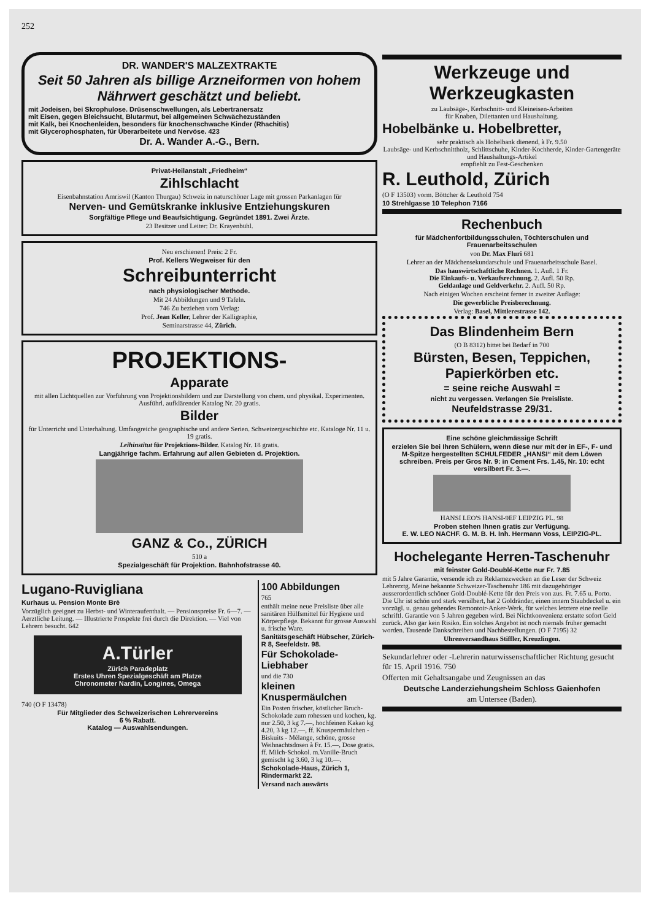252
DR. WANDER'S MALZEXTRAKTE
Seit 50 Jahren als billige Arzneiformen von hohem Nährwert geschätzt und beliebt.
mit Jodeisen, bei Skrophulose. Drüsenschwellungen, als Lebertranersatz
mit Eisen, gegen Bleichsucht, Blutarmut, bei allgemeinen Schwächezuständen
mit Kalk, bei Knochenleiden, besonders für knochenschwache Kinder (Rhachitis)
mit Glycerophosphaten, für Überarbeitete und Nervöse. 423
Dr. A. Wander A.-G., Bern.
Privat-Heilanstalt „Friedheim“
Zihlschlacht
Eisenbahnstation Amriswil (Kanton Thurgau) Schweiz in naturschöner Lage mit grossen Parkanlagen für
Nerven- und Gemütskranke inklusive Entziehungskuren
Sorgfältige Pflege und Beaufsichtigung. Gegründet 1891. Zwei Ärzte.
23 Besitzer und Leiter: Dr. Krayenbühl.
Neu erschienen! Preis: 2 Fr.
Prof. Kellers Wegweiser für den
Schreibunterricht
nach physiologischer Methode.
Mit 24 Abbildungen und 9 Tafeln.
746 Zu beziehen vom Verlag:
Prof. Jean Keller, Lehrer der Kalligraphie,
Seminarstrasse 44, Zürich.
PROJEKTIONS-
Apparate
mit allen Lichtquellen zur Vorführung von Projektionsbildern und zur Darstellung von chem. und physikal. Experimenten. Ausführl. aufklärender Katalog Nr. 20 gratis.
Bilder
für Unterricht und Unterhaltung. Umfangreiche geographische und andere Serien. Schweizergeschichte etc. Kataloge Nr. 11 u. 19 gratis.
Leihinstitut für Projektions-Bilder. Katalog Nr. 18 gratis.
Langjährige fachm. Erfahrung auf allen Gebieten d. Projektion.
GANZ & Co., ZÜRICH
510 a
Spezialgeschäft für Projektion. Bahnhofstrasse 40.
Lugano-Ruvigliana
Kurhaus u. Pension Monte Brè
Vorzüglich geeignet zu Herbst- und Winteraufenthalt. — Pensionspreise Fr. 6—7. — Aerztliche Leitung. — Illustrierte Prospekte frei durch die Direktion. — Viel von Lehrern besucht. 642
A.Türler
Zürich Paradeplatz
Erstes Uhren Spezialgeschäft am Platze
Chronometer Nardin, Longines, Omega
740 (O F 13478)
Für Mitglieder des Schweizerischen Lehrervereins
6 % Rabatt.
Katalog — Auswahlsendungen.
100 Abbildungen
765
enthält meine neue Preisliste über alle sanitären Hülfsmittel für Hygiene und Körperpflege. Bekannt für grosse Auswahl u. frische Ware.
Sanitätsgeschäft Hübscher, Zürich-R 8, Seefeldstr. 98.
Für Schokolade-Liebhaber
und die 730
kleinen Knuspermäulchen
Ein Posten frischer, köstlicher Bruch-Schokolade zum rohessen und kochen, kg. nur 2.50, 3 kg 7.—, hochfeinen Kakao kg 4.20, 3 kg 12.—, ff. Knuspermäulchen - Biskuits - Mélange, schöne, grosse Weihnachtsdosen à Fr. 15.—, Dose gratis. ff. Milch-Schokol. m.Vanille-Bruch gemischt kg 3.60, 3 kg 10.—.
Schokolade-Haus, Zürich 1, Rindermarkt 22.
Versand nach auswärts
Werkzeuge und Werkzeugkasten
zu Laubsäge-, Kerbschnitt- und Kleineisen-Arbeiten
für Knaben, Dilettanten und Haushaltung.
Hobelbänke u. Hobelbretter,
sehr praktisch als Hobelbank dienend, à Fr. 9.50
Laubsäge- und Kerbschnittholz, Schlittschuhe, Kinder-Kochherde, Kinder-Gartengeräte und Haushaltungs-Artikel
empfiehlt zu Fest-Geschenken
R. Leuthold, Zürich
(O F 13503) vorm. Böttcher & Leuthold 754
10 Strehlgasse 10 Telephon 7166
Rechenbuch
für Mädchenfortbildungsschulen, Töchterschulen und Frauenarbeitsschulen
von Dr. Max Fluri 681
Lehrer an der Mädchensekundarschule und Frauenarbeitsschule Basel.
Das hauswirtschaftliche Rechnen. 1. Aufl. 1 Fr.
Die Einkaufs- u. Verkaufsrechnung. 2. Aufl. 50 Rp.
Geldanlage und Geldverkehr. 2. Aufl. 50 Rp.
Nach einigen Wochen erscheint ferner in zweiter Auflage:
Die gewerbliche Preisberechnung.
Verlag: Basel, Mittlerestrasse 142.
Das Blindenheim Bern
(O B 8312) bittet bei Bedarf in 700
Bürsten, Besen, Teppichen, Papierkörben etc.
= seine reiche Auswahl =
nicht zu vergessen. Verlangen Sie Preisliste.
Neufeldstrasse 29/31.
Eine schöne gleichmässige Schrift
erzielen Sie bei Ihren Schülern, wenn diese nur mit der in EF-, F- und M-Spitze hergestellten SCHULFEDER „HANSI“ mit dem Löwen schreiben. Preis per Gros Nr. 9: in Cement Frs. 1.45, Nr. 10: echt versilbert Fr. 3.—.
HANSI LEO'S HANSI-9EF LEIPZIG PL. 98
Proben stehen Ihnen gratis zur Verfügung.
E. W. LEO NACHF. G. M. B. H. Inh. Hermann Voss, LEIPZIG-PL.
Hochelegante Herren-Taschenuhr
mit feinster Gold-Doublé-Kette nur Fr. 7.85
mit 5 Jahre Garantie, versende ich zu Reklamezwecken an die Leser der Schweiz Lehrerztg. Meine bekannte Schweizer-Taschenuhr 186 mit dazugehöriger ausserordentlich schöner Gold-Doublé-Kette für den Preis von zus. Fr. 7.65 u. Porto. Die Uhr ist schön und stark versilbert, hat 2 Goldränder, einen innern Staubdeckel u. ein vorzügl. u. genau gehendes Remontoir-Anker-Werk, für welches letztere eine reelle schriftl. Garantie von 5 Jahren gegeben wird. Bei Nichtkonvenienz erstatte sofort Geld zurück. Also gar kein Risiko. Ein solches Angebot ist noch niemals früher gemacht worden. Tausende Dankschreiben und Nachbestellungen. (O F 7195) 32
Uhrenversandhaus Stiffler, Kreuzlingen.
Sekundarlehrer oder -Lehrerin naturwissenschaftlicher Richtung gesucht für 15. April 1916. 750
Offerten mit Gehaltsangabe und Zeugnissen an das
Deutsche Landerziehungsheim Schloss Gaienhofen
am Untersee (Baden).